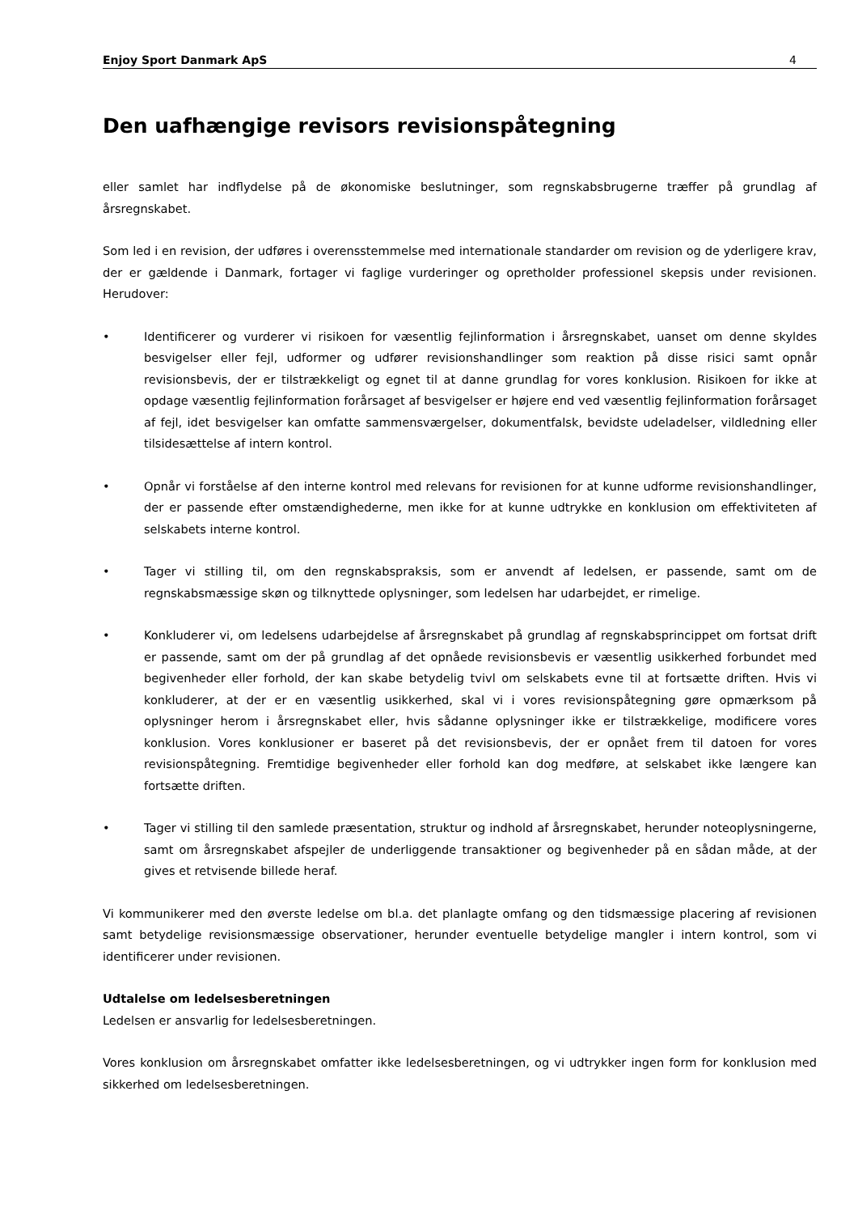Enjoy Sport Danmark ApS 4
Den uafhængige revisors revisionspåtegning
eller samlet har indflydelse på de økonomiske beslutninger, som regnskabsbrugerne træffer på grundlag af årsregnskabet.
Som led i en revision, der udføres i overensstemmelse med internationale standarder om revision og de yderligere krav, der er gældende i Danmark, fortager vi faglige vurderinger og opretholder professionel skepsis under revisionen. Herudover:
• Identificerer og vurderer vi risikoen for væsentlig fejlinformation i årsregnskabet, uanset om denne skyldes besvigelser eller fejl, udformer og udfører revisionshandlinger som reaktion på disse risici samt opnår revisionsbevis, der er tilstrækkeligt og egnet til at danne grundlag for vores konklusion. Risikoen for ikke at opdage væsentlig fejlinformation forårsaget af besvigelser er højere end ved væsentlig fejlinformation forårsaget af fejl, idet besvigelser kan omfatte sammensværgelser, dokumentfalsk, bevidste udeladelser, vildledning eller tilsidesættelse af intern kontrol.
• Opnår vi forståelse af den interne kontrol med relevans for revisionen for at kunne udforme revisionshandlinger, der er passende efter omstændighederne, men ikke for at kunne udtrykke en konklusion om effektiviteten af selskabets interne kontrol.
• Tager vi stilling til, om den regnskabspraksis, som er anvendt af ledelsen, er passende, samt om de regnskabsmæssige skøn og tilknyttede oplysninger, som ledelsen har udarbejdet, er rimelige.
• Konkluderer vi, om ledelsens udarbejdelse af årsregnskabet på grundlag af regnskabsprincippet om fortsat drift er passende, samt om der på grundlag af det opnåede revisionsbevis er væsentlig usikkerhed forbundet med begivenheder eller forhold, der kan skabe betydelig tvivl om selskabets evne til at fortsætte driften. Hvis vi konkluderer, at der er en væsentlig usikkerhed, skal vi i vores revisionspåtegning gøre opmærksom på oplysninger herom i årsregnskabet eller, hvis sådanne oplysninger ikke er tilstrækkelige, modificere vores konklusion. Vores konklusioner er baseret på det revisionsbevis, der er opnået frem til datoen for vores revisionspåtegning. Fremtidige begivenheder eller forhold kan dog medføre, at selskabet ikke længere kan fortsætte driften.
• Tager vi stilling til den samlede præsentation, struktur og indhold af årsregnskabet, herunder noteoplysningerne, samt om årsregnskabet afspejler de underliggende transaktioner og begivenheder på en sådan måde, at der gives et retvisende billede heraf.
Vi kommunikerer med den øverste ledelse om bl.a. det planlagte omfang og den tidsmæssige placering af revisionen samt betydelige revisionsmæssige observationer, herunder eventuelle betydelige mangler i intern kontrol, som vi identificerer under revisionen.
Udtalelse om ledelsesberetningen
Ledelsen er ansvarlig for ledelsesberetningen.
Vores konklusion om årsregnskabet omfatter ikke ledelsesberetningen, og vi udtrykker ingen form for konklusion med sikkerhed om ledelsesberetningen.